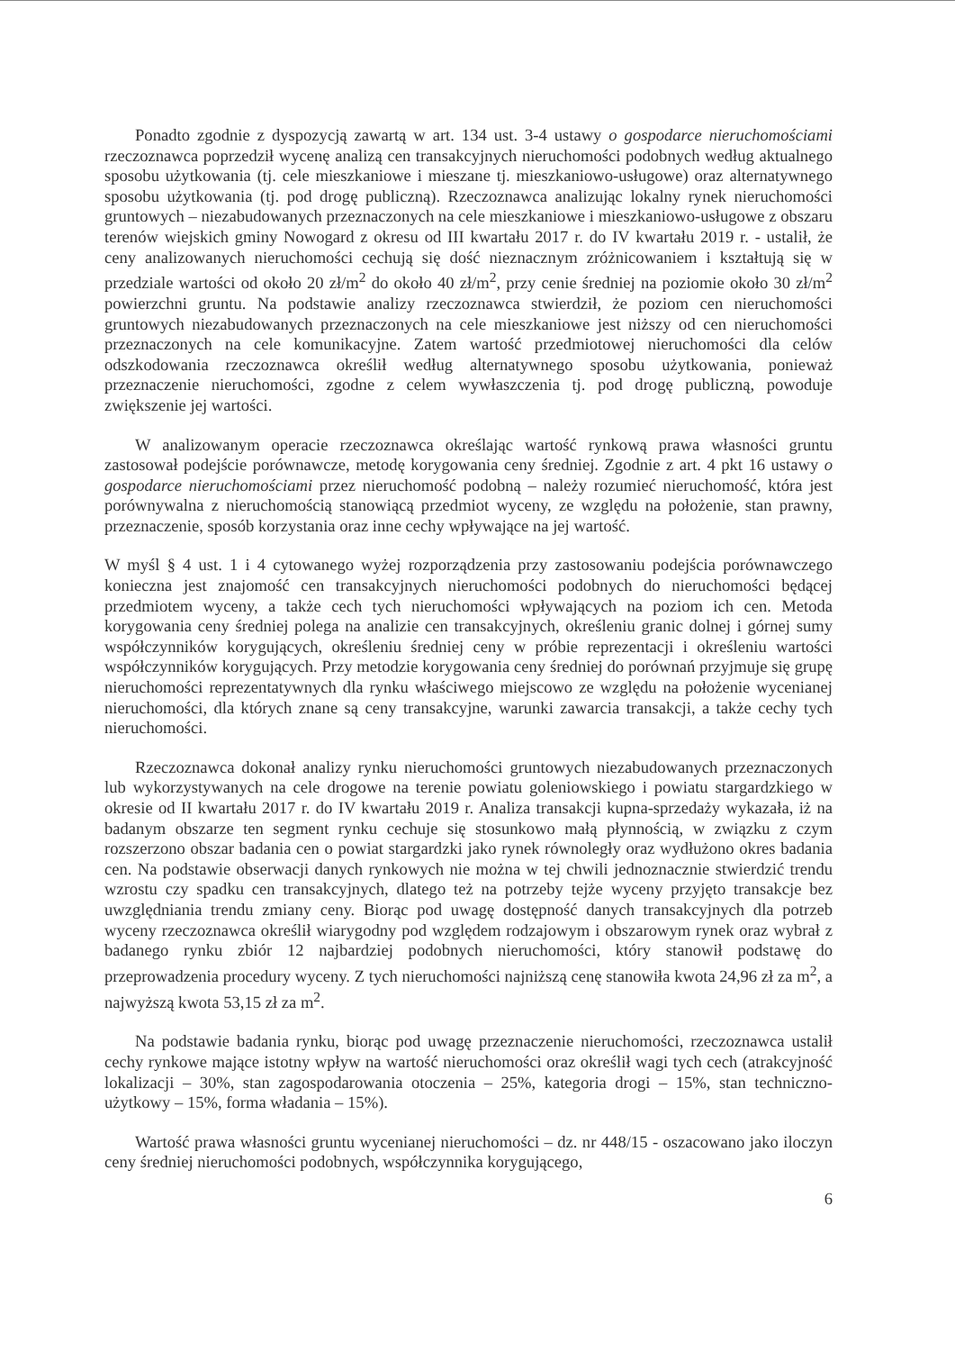Ponadto zgodnie z dyspozycją zawartą w art. 134 ust. 3-4 ustawy o gospodarce nieruchomościami rzeczoznawca poprzedził wycenę analizą cen transakcyjnych nieruchomości podobnych według aktualnego sposobu użytkowania (tj. cele mieszkaniowe i mieszane tj. mieszkaniowo-usługowe) oraz alternatywnego sposobu użytkowania (tj. pod drogę publiczną). Rzeczoznawca analizując lokalny rynek nieruchomości gruntowych – niezabudowanych przeznaczonych na cele mieszkaniowe i mieszkaniowo-usługowe z obszaru terenów wiejskich gminy Nowogard z okresu od III kwartału 2017 r. do IV kwartału 2019 r. - ustalił, że ceny analizowanych nieruchomości cechują się dość nieznacznym zróżnicowaniem i kształtują się w przedziale wartości od około 20 zł/m<sup>2</sup> do około 40 zł/m<sup>2</sup>, przy cenie średniej na poziomie około 30 zł/m<sup>2</sup> powierzchni gruntu. Na podstawie analizy rzeczoznawca stwierdził, że poziom cen nieruchomości gruntowych niezabudowanych przeznaczonych na cele mieszkaniowe jest niższy od cen nieruchomości przeznaczonych na cele komunikacyjne. Zatem wartość przedmiotowej nieruchomości dla celów odszkodowania rzeczoznawca określił według alternatywnego sposobu użytkowania, ponieważ przeznaczenie nieruchomości, zgodne z celem wywłaszczenia tj. pod drogę publiczną, powoduje zwiększenie jej wartości.
W analizowanym operacie rzeczoznawca określając wartość rynkową prawa własności gruntu zastosował podejście porównawcze, metodę korygowania ceny średniej. Zgodnie z art. 4 pkt 16 ustawy o gospodarce nieruchomościami przez nieruchomość podobną – należy rozumieć nieruchomość, która jest porównywalna z nieruchomością stanowiącą przedmiot wyceny, ze względu na położenie, stan prawny, przeznaczenie, sposób korzystania oraz inne cechy wpływające na jej wartość.
W myśl § 4 ust. 1 i 4 cytowanego wyżej rozporządzenia przy zastosowaniu podejścia porównawczego konieczna jest znajomość cen transakcyjnych nieruchomości podobnych do nieruchomości będącej przedmiotem wyceny, a także cech tych nieruchomości wpływających na poziom ich cen. Metoda korygowania ceny średniej polega na analizie cen transakcyjnych, określeniu granic dolnej i górnej sumy współczynników korygujących, określeniu średniej ceny w próbie reprezentacji i określeniu wartości współczynników korygujących. Przy metodzie korygowania ceny średniej do porównań przyjmuje się grupę nieruchomości reprezentatywnych dla rynku właściwego miejscowo ze względu na położenie wycenianej nieruchomości, dla których znane są ceny transakcyjne, warunki zawarcia transakcji, a także cechy tych nieruchomości.
Rzeczoznawca dokonał analizy rynku nieruchomości gruntowych niezabudowanych przeznaczonych lub wykorzystywanych na cele drogowe na terenie powiatu goleniowskiego i powiatu stargardzkiego w okresie od II kwartału 2017 r. do IV kwartału 2019 r. Analiza transakcji kupna-sprzedaży wykazała, iż na badanym obszarze ten segment rynku cechuje się stosunkowo małą płynnością, w związku z czym rozszerzono obszar badania cen o powiat stargardzki jako rynek równoległy oraz wydłużono okres badania cen. Na podstawie obserwacji danych rynkowych nie można w tej chwili jednoznacznie stwierdzić trendu wzrostu czy spadku cen transakcyjnych, dlatego też na potrzeby tejże wyceny przyjęto transakcje bez uwzględniania trendu zmiany ceny. Biorąc pod uwagę dostępność danych transakcyjnych dla potrzeb wyceny rzeczoznawca określił wiarygodny pod względem rodzajowym i obszarowym rynek oraz wybrał z badanego rynku zbiór 12 najbardziej podobnych nieruchomości, który stanowił podstawę do przeprowadzenia procedury wyceny. Z tych nieruchomości najniższą cenę stanowiła kwota 24,96 zł za m<sup>2</sup>, a najwyższą kwota 53,15 zł za m<sup>2</sup>.
Na podstawie badania rynku, biorąc pod uwagę przeznaczenie nieruchomości, rzeczoznawca ustalił cechy rynkowe mające istotny wpływ na wartość nieruchomości oraz określił wagi tych cech (atrakcyjność lokalizacji – 30%, stan zagospodarowania otoczenia – 25%, kategoria drogi – 15%, stan techniczno-użytkowy – 15%, forma władania – 15%).
Wartość prawa własności gruntu wycenianej nieruchomości – dz. nr 448/15 - oszacowano jako iloczyn ceny średniej nieruchomości podobnych, współczynnika korygującego,
6